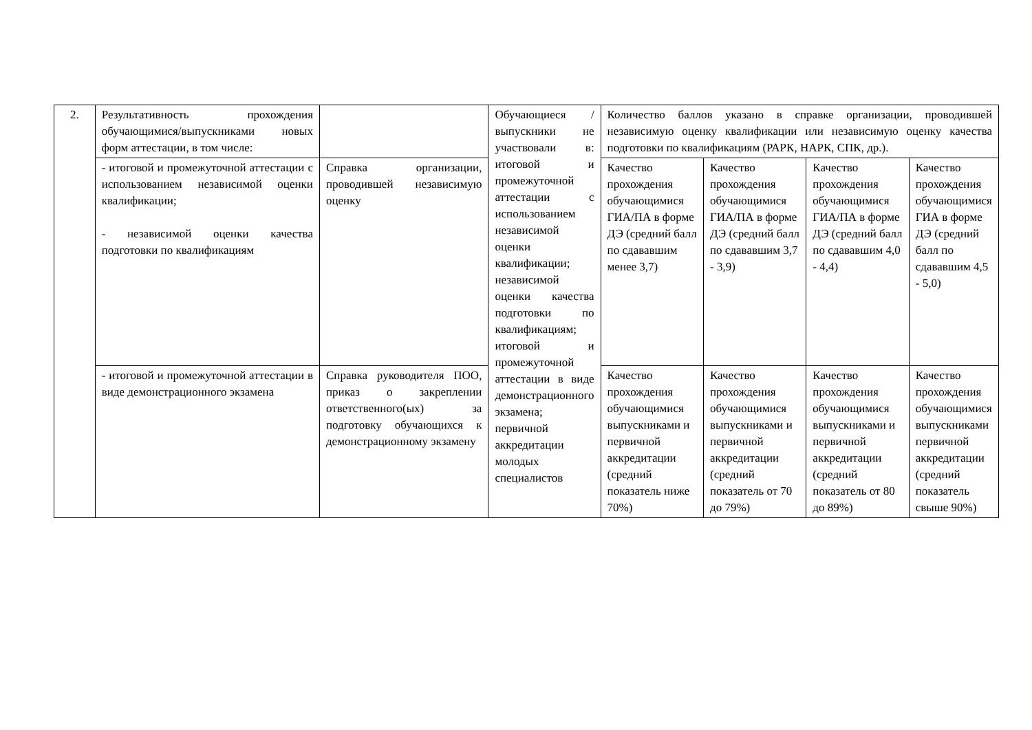| 2. | Результативность прохождения обучающимися/выпускниками новых форм аттестации, в том числе: | | Обучающиеся / выпускники не участвовали в: итоговой и промежуточной аттестации с использованием независимой оценки квалификации; независимой оценки качества подготовки по квалификациям; итоговой и промежуточной аттестации в виде демонстрационного экзамена; первичной аккредитации молодых специалистов | Количество баллов указано в справке организации, проводившей независимую оценку квалификации или независимую оценку качества подготовки по квалификациям (РАРК, НАРК, СПК, др.). | | | |
| | - итоговой и промежуточной аттестации с использованием независимой оценки квалификации; - независимой оценки качества подготовки по квалификациям | Справка организации, проводившей независимую оценку | | Качество прохождения обучающимися ГИА/ПА в форме ДЭ (средний балл по сдававшим менее 3,7) | Качество прохождения обучающимися ГИА/ПА в форме ДЭ (средний балл по сдававшим 3,7 - 3,9) | Качество прохождения обучающимися ГИА/ПА в форме ДЭ (средний балл по сдававшим 4,0 - 4,4) | Качество прохождения обучающимися ГИА в форме ДЭ (средний балл по сдававшим 4,5 - 5,0) |
| | - итоговой и промежуточной аттестации в виде демонстрационного экзамена | Справка руководителя ПОО, приказ о закреплении ответственного(ых) за подготовку обучающихся к демонстрационному экзамену | | Качество прохождения обучающимися выпускниками и первичной аккредитации (средний показатель ниже 70%) | Качество прохождения обучающимися выпускниками и первичной аккредитации (средний показатель от 70 до 79%) | Качество прохождения обучающимися выпускниками и первичной аккредитации (средний показатель от 80 до 89%) | Качество прохождения обучающимися выпускниками первичной аккредитации (средний показатель свыше 90%) |